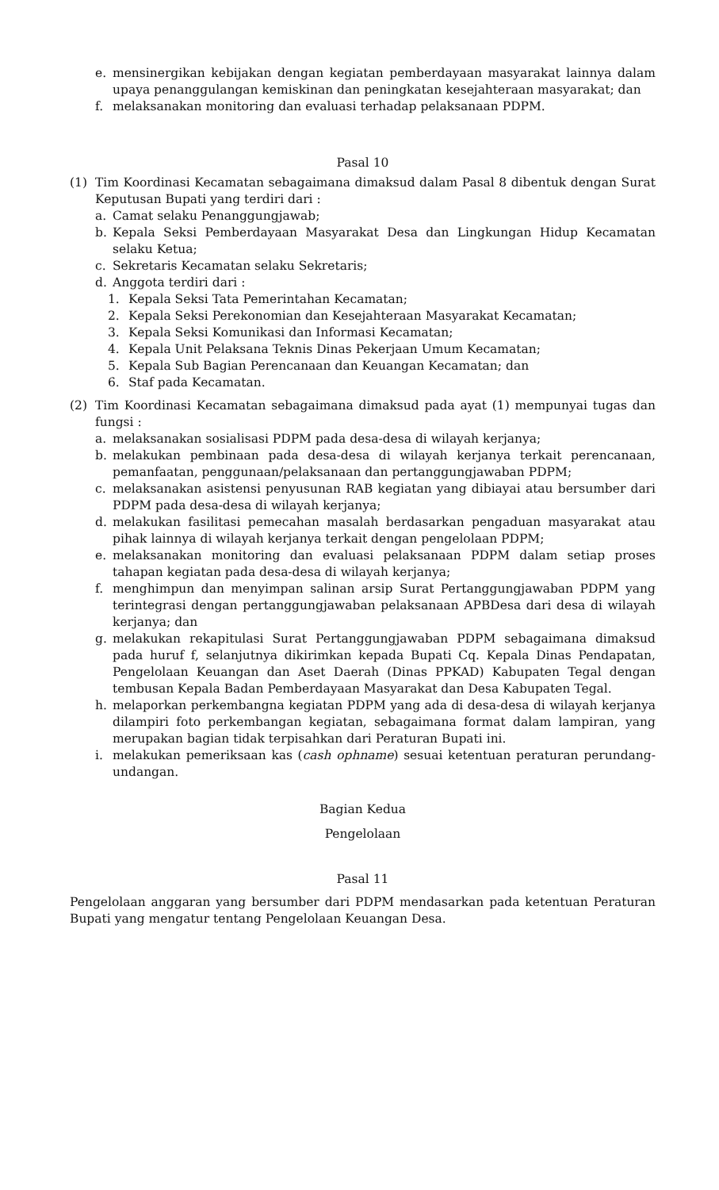e. mensinergikan kebijakan dengan kegiatan pemberdayaan masyarakat lainnya dalam upaya penanggulangan kemiskinan dan peningkatan kesejahteraan masyarakat; dan
f. melaksanakan monitoring dan evaluasi terhadap pelaksanaan PDPM.
Pasal 10
(1) Tim Koordinasi Kecamatan sebagaimana dimaksud dalam Pasal 8 dibentuk dengan Surat Keputusan Bupati yang terdiri dari :
a. Camat selaku Penanggungjawab;
b. Kepala Seksi Pemberdayaan Masyarakat Desa dan Lingkungan Hidup Kecamatan selaku Ketua;
c. Sekretaris Kecamatan selaku Sekretaris;
d. Anggota terdiri dari :
1. Kepala Seksi Tata Pemerintahan Kecamatan;
2. Kepala Seksi Perekonomian dan Kesejahteraan Masyarakat Kecamatan;
3. Kepala Seksi Komunikasi dan Informasi Kecamatan;
4. Kepala Unit Pelaksana Teknis Dinas Pekerjaan Umum Kecamatan;
5. Kepala Sub Bagian Perencanaan dan Keuangan Kecamatan; dan
6. Staf pada Kecamatan.
(2) Tim Koordinasi Kecamatan sebagaimana dimaksud pada ayat (1) mempunyai tugas dan fungsi :
a. melaksanakan sosialisasi PDPM pada desa-desa di wilayah kerjanya;
b. melakukan pembinaan pada desa-desa di wilayah kerjanya terkait perencanaan, pemanfaatan, penggunaan/pelaksanaan dan pertanggungjawaban PDPM;
c. melaksanakan asistensi penyusunan RAB kegiatan yang dibiayai atau bersumber dari PDPM pada desa-desa di wilayah kerjanya;
d. melakukan fasilitasi pemecahan masalah berdasarkan pengaduan masyarakat atau pihak lainnya di wilayah kerjanya terkait dengan pengelolaan PDPM;
e. melaksanakan monitoring dan evaluasi pelaksanaan PDPM dalam setiap proses tahapan kegiatan pada desa-desa di wilayah kerjanya;
f. menghimpun dan menyimpan salinan arsip Surat Pertanggungjawaban PDPM yang terintegrasi dengan pertanggungjawaban pelaksanaan APBDesa dari desa di wilayah kerjanya; dan
g. melakukan rekapitulasi Surat Pertanggungjawaban PDPM sebagaimana dimaksud pada huruf f, selanjutnya dikirimkan kepada Bupati Cq. Kepala Dinas Pendapatan, Pengelolaan Keuangan dan Aset Daerah (Dinas PPKAD) Kabupaten Tegal dengan tembusan Kepala Badan Pemberdayaan Masyarakat dan Desa Kabupaten Tegal.
h. melaporkan perkembangna kegiatan PDPM yang ada di desa-desa di wilayah kerjanya dilampiri foto perkembangan kegiatan, sebagaimana format dalam lampiran, yang merupakan bagian tidak terpisahkan dari Peraturan Bupati ini.
i. melakukan pemeriksaan kas (cash ophname) sesuai ketentuan peraturan perundang-undangan.
Bagian Kedua
Pengelolaan
Pasal 11
Pengelolaan anggaran yang bersumber dari PDPM mendasarkan pada ketentuan Peraturan Bupati yang mengatur tentang Pengelolaan Keuangan Desa.